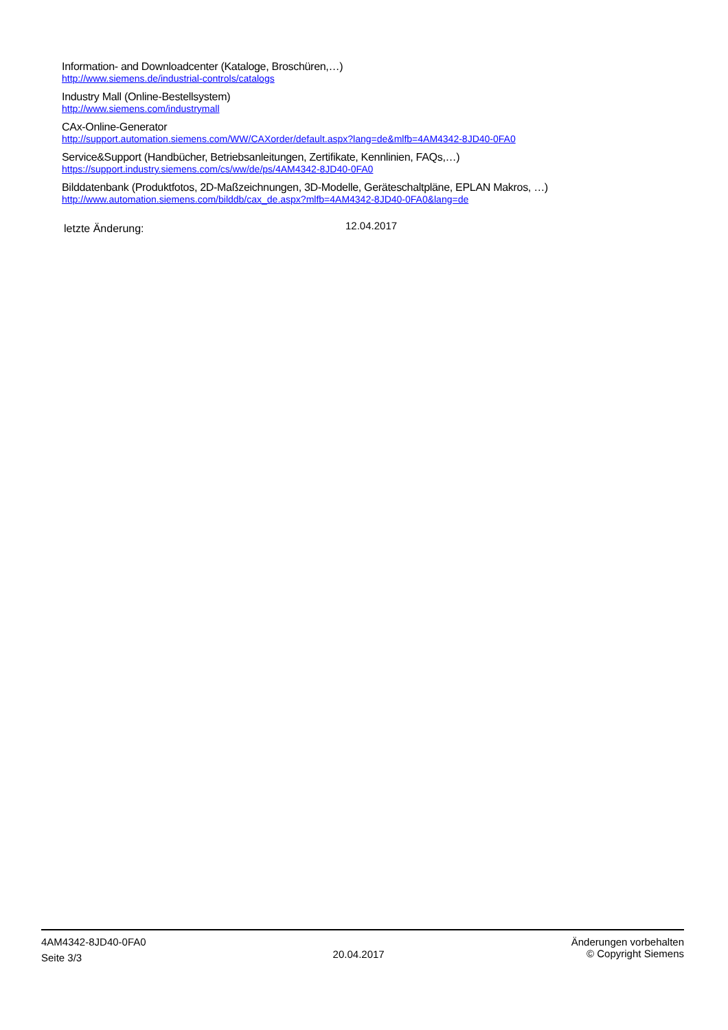Information- and Downloadcenter (Kataloge, Broschüren,…)
http://www.siemens.de/industrial-controls/catalogs
Industry Mall (Online-Bestellsystem)
http://www.siemens.com/industrymall
CAx-Online-Generator
http://support.automation.siemens.com/WW/CAXorder/default.aspx?lang=de&mlfb=4AM4342-8JD40-0FA0
Service&Support (Handbücher, Betriebsanleitungen, Zertifikate, Kennlinien, FAQs,…)
https://support.industry.siemens.com/cs/ww/de/ps/4AM4342-8JD40-0FA0
Bilddatenbank (Produktfotos, 2D-Maßzeichnungen, 3D-Modelle, Geräteschaltpläne, EPLAN Makros, …)
http://www.automation.siemens.com/bilddb/cax_de.aspx?mlfb=4AM4342-8JD40-0FA0&lang=de
letzte Änderung:
12.04.2017
4AM4342-8JD40-0FA0
Seite 3/3
20.04.2017
Änderungen vorbehalten
© Copyright Siemens